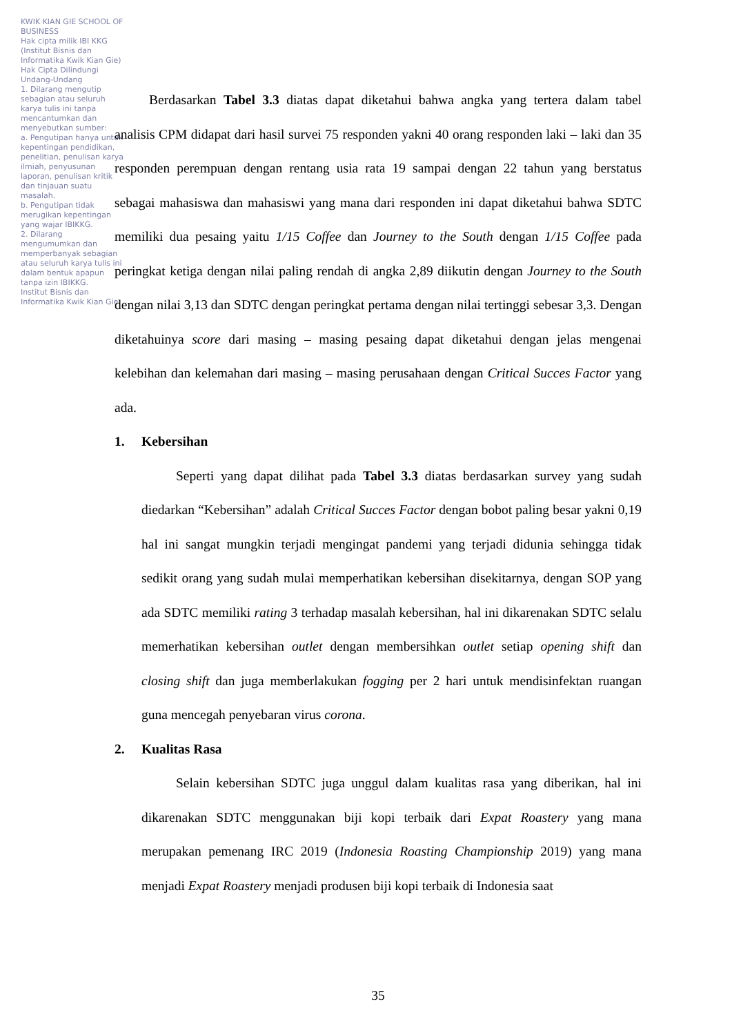KWIK KIAN GIE SCHOOL OF BUSINESS
Hak cipta milik IBI KKG (Institut Bisnis dan Informatika Kwik Kian Gie)
Hak Cipta Dilindungi Undang-Undang
1. Dilarang mengutip sebagian atau seluruh karya tulis ini tanpa mencantumkan dan menyebutkan sumber:
a. Pengutipan hanya untuk kepentingan pendidikan, penelitian, penulisan karya ilmiah, penyusunan laporan, penulisan kritik dan tinjauan suatu masalah.
b. Pengutipan tidak merugikan kepentingan yang wajar IBIKKG.
2. Dilarang mengumumkan dan memperbanyak sebagian atau seluruh karya tulis ini dalam bentuk apapun tanpa izin IBIKKG.
Institut Bisnis dan Informatika Kwik Kian Gie
Berdasarkan Tabel 3.3 diatas dapat diketahui bahwa angka yang tertera dalam tabel analisis CPM didapat dari hasil survei 75 responden yakni 40 orang responden laki – laki dan 35 responden perempuan dengan rentang usia rata 19 sampai dengan 22 tahun yang berstatus sebagai mahasiswa dan mahasiswi yang mana dari responden ini dapat diketahui bahwa SDTC memiliki dua pesaing yaitu 1/15 Coffee dan Journey to the South dengan 1/15 Coffee pada peringkat ketiga dengan nilai paling rendah di angka 2,89 diikutin dengan Journey to the South dengan nilai 3,13 dan SDTC dengan peringkat pertama dengan nilai tertinggi sebesar 3,3. Dengan diketahuinya score dari masing – masing pesaing dapat diketahui dengan jelas mengenai kelebihan dan kelemahan dari masing – masing perusahaan dengan Critical Succes Factor yang ada.
1. Kebersihan
Seperti yang dapat dilihat pada Tabel 3.3 diatas berdasarkan survey yang sudah diedarkan “Kebersihan” adalah Critical Succes Factor dengan bobot paling besar yakni 0,19 hal ini sangat mungkin terjadi mengingat pandemi yang terjadi didunia sehingga tidak sedikit orang yang sudah mulai memperhatikan kebersihan disekitarnya, dengan SOP yang ada SDTC memiliki rating 3 terhadap masalah kebersihan, hal ini dikarenakan SDTC selalu memerhatikan kebersihan outlet dengan membersihkan outlet setiap opening shift dan closing shift dan juga memberlakukan fogging per 2 hari untuk mendisinfektan ruangan guna mencegah penyebaran virus corona.
2. Kualitas Rasa
Selain kebersihan SDTC juga unggul dalam kualitas rasa yang diberikan, hal ini dikarenakan SDTC menggunakan biji kopi terbaik dari Expat Roastery yang mana merupakan pemenang IRC 2019 (Indonesia Roasting Championship 2019) yang mana menjadi Expat Roastery menjadi produsen biji kopi terbaik di Indonesia saat
35